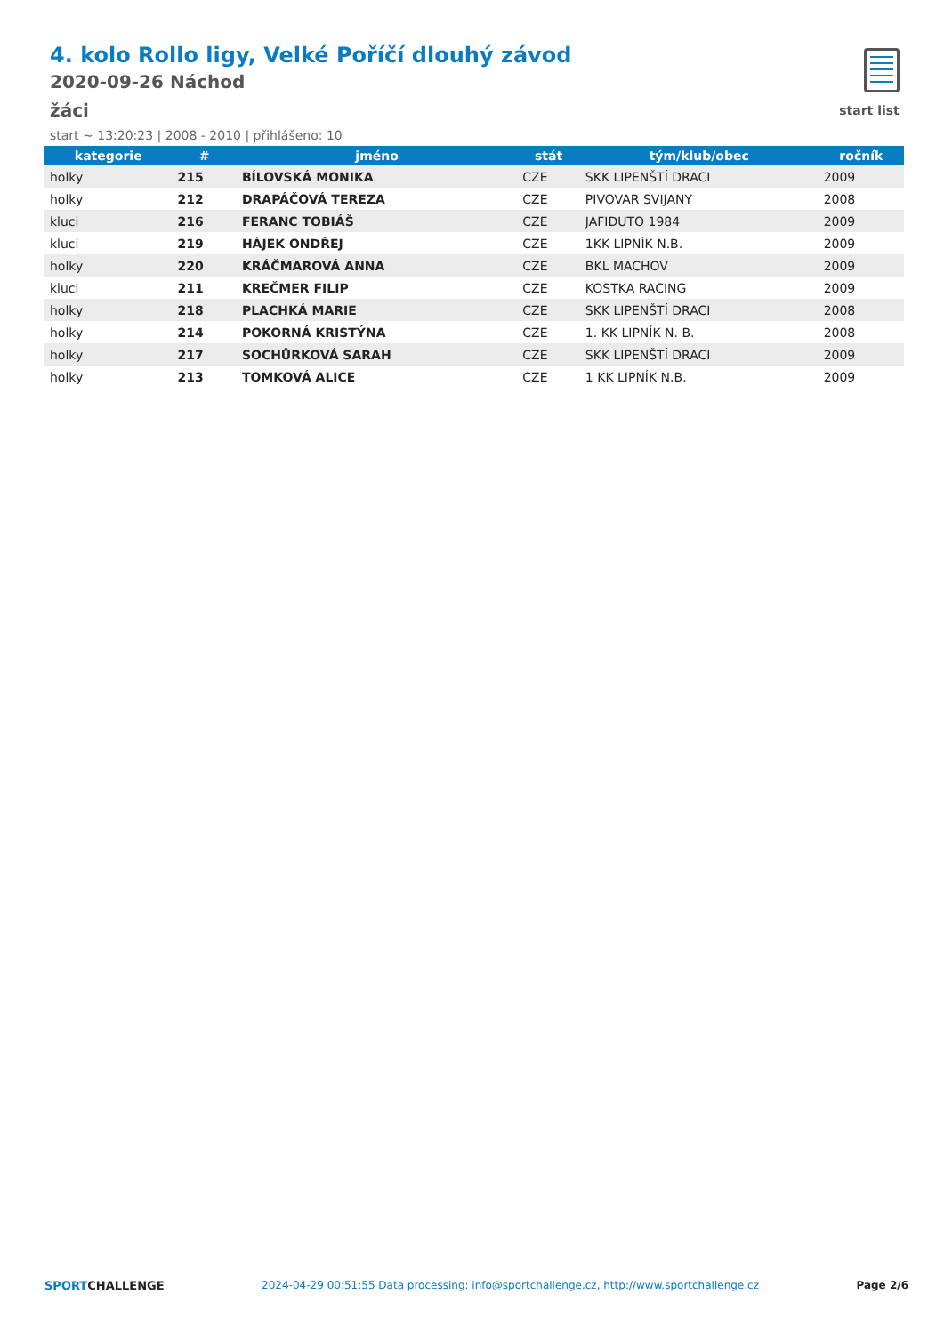4. kolo Rollo ligy, Velké Poříčí dlouhý závod
2020-09-26 Náchod
žáci
start ~ 13:20:23 | 2008 - 2010 | přihlášeno: 10
start list
| kategorie | # | jméno | stát | tým/klub/obec | ročník |
| --- | --- | --- | --- | --- | --- |
| holky | 215 | BÍLOVSKÁ MONIKA | CZE | SKK LIPENŠTÍ DRACI | 2009 |
| holky | 212 | DRAPÁČOVÁ TEREZA | CZE | PIVOVAR SVIJANY | 2008 |
| kluci | 216 | FERANC TOBIÁŠ | CZE | JAFIDUTO 1984 | 2009 |
| kluci | 219 | HÁJEK ONDŘEJ | CZE | 1KK LIPNÍK N.B. | 2009 |
| holky | 220 | KRÁČMAROVÁ ANNA | CZE | BKL MACHOV | 2009 |
| kluci | 211 | KREČMER FILIP | CZE | KOSTKA RACING | 2009 |
| holky | 218 | PLACHKÁ MARIE | CZE | SKK LIPENŠTÍ DRACI | 2008 |
| holky | 214 | POKORNÁ KRISTÝNA | CZE | 1. KK LIPNÍK N. B. | 2008 |
| holky | 217 | SOCHŮRKOVÁ SARAH | CZE | SKK LIPENŠTÍ DRACI | 2009 |
| holky | 213 | TOMKOVÁ ALICE | CZE | 1 KK LIPNÍK N.B. | 2009 |
SPORTCHALLENGE 2024-04-29 00:51:55 Data processing: info@sportchallenge.cz, http://www.sportchallenge.cz Page 2/6